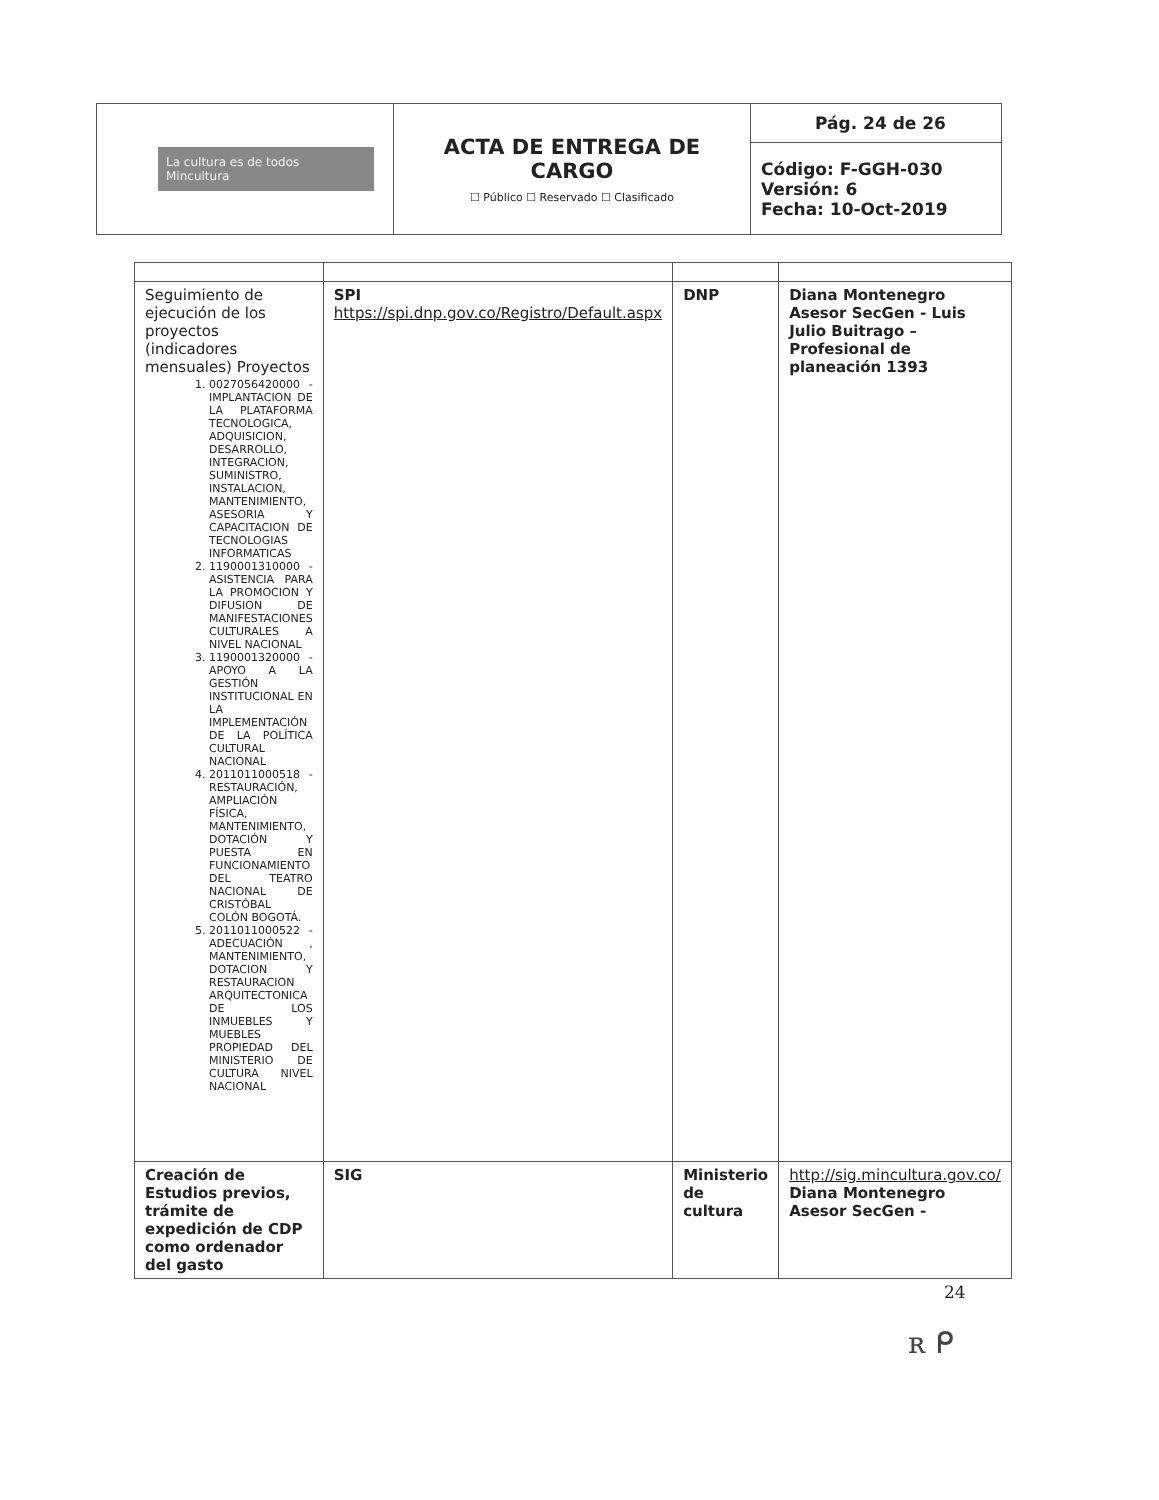| La cultura es de todos Mincultura | ACTA DE ENTREGA DE CARGO ☐ Público ☐ Reservado ☐ Clasificado | Pág. 24 de 26 |
| | | Código: F-GGH-030 Versión: 6 Fecha: 10-Oct-2019 |
| Seguimiento de ejecución de los proyectos (indicadores mensuales) Proyectos 1. 0027056420000 - IMPLANTACION DE LA PLATAFORMA TECNOLOGICA, ADQUISICION, DESARROLLO, INTEGRACION, SUMINISTRO, INSTALACION, MANTENIMIENTO, ASESORIA Y CAPACITACION DE TECNOLOGIAS INFORMATICAS 2. 1190001310000 - ASISTENCIA PARA LA PROMOCION Y DIFUSION DE MANIFESTACIONES CULTURALES A NIVEL NACIONAL 3. 1190001320000 - APOYO A LA GESTIÓN INSTITUCIONAL EN LA IMPLEMENTACIÓN DE LA POLÍTICA CULTURAL NACIONAL 4. 2011011000518 - RESTAURACIÓN, AMPLIACIÓN FÍSICA, MANTENIMIENTO, DOTACIÓN Y PUESTA EN FUNCIONAMIENTO DEL TEATRO NACIONAL DE CRISTÓBAL COLÓN BOGOTÁ. 5. 2011011000522 - ADECUACIÓN , MANTENIMIENTO, DOTACION Y RESTAURACION ARQUITECTONICA DE LOS INMUEBLES Y MUEBLES PROPIEDAD DEL MINISTERIO DE CULTURA NIVEL NACIONAL | SPI https://spi.dnp.gov.co/Registro/Default.aspx | DNP | Diana Montenegro Asesor SecGen - Luis Julio Buitrago – Profesional de planeación 1393 |
| Creación de Estudios previos, trámite de expedición de CDP como ordenador del gasto | SIG | Ministerio de cultura | http://sig.mincultura.gov.co/ Diana Montenegro Asesor SecGen - |
24
ʀ ᑭ